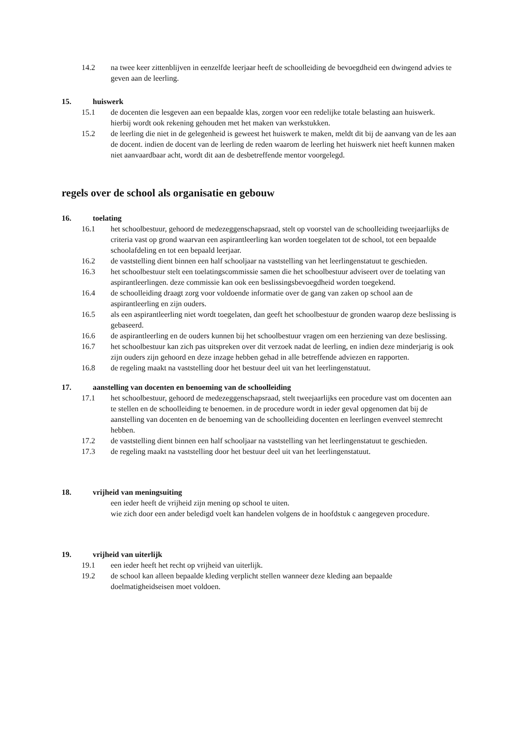14.2 na twee keer zittenblijven in eenzelfde leerjaar heeft de schoolleiding de bevoegdheid een dwingend advies te geven aan de leerling.
15. huiswerk
15.1 de docenten die lesgeven aan een bepaalde klas, zorgen voor een redelijke totale belasting aan huiswerk. hierbij wordt ook rekening gehouden met het maken van werkstukken.
15.2 de leerling die niet in de gelegenheid is geweest het huiswerk te maken, meldt dit bij de aanvang van de les aan de docent. indien de docent van de leerling de reden waarom de leerling het huiswerk niet heeft kunnen maken niet aanvaardbaar acht, wordt dit aan de desbetreffende mentor voorgelegd.
regels over de school als organisatie en gebouw
16. toelating
16.1 het schoolbestuur, gehoord de medezeggenschapsraad, stelt op voorstel van de schoolleiding tweejaarlijks de criteria vast op grond waarvan een aspirantleerling kan worden toegelaten tot de school, tot een bepaalde schoolafdeling en tot een bepaald leerjaar.
16.2 de vaststelling dient binnen een half schooljaar na vaststelling van het leerlingenstatuut te geschieden.
16.3 het schoolbestuur stelt een toelatingscommissie samen die het schoolbestuur adviseert over de toelating van aspirantleerlingen. deze commissie kan ook een beslissingsbevoegdheid worden toegekend.
16.4 de schoolleiding draagt zorg voor voldoende informatie over de gang van zaken op school aan de aspirantleerling en zijn ouders.
16.5 als een aspirantleerling niet wordt toegelaten, dan geeft het schoolbestuur de gronden waarop deze beslissing is gebaseerd.
16.6 de aspirantleerling en de ouders kunnen bij het schoolbestuur vragen om een herziening van deze beslissing.
16.7 het schoolbestuur kan zich pas uitspreken over dit verzoek nadat de leerling, en indien deze minderjarig is ook zijn ouders zijn gehoord en deze inzage hebben gehad in alle betreffende adviezen en rapporten.
16.8 de regeling maakt na vaststelling door het bestuur deel uit van het leerlingenstatuut.
17. aanstelling van docenten en benoeming van de schoolleiding
17.1 het schoolbestuur, gehoord de medezeggenschapsraad, stelt tweejaarlijks een procedure vast om docenten aan te stellen en de schoolleiding te benoemen. in de procedure wordt in ieder geval opgenomen dat bij de aanstelling van docenten en de benoeming van de schoolleiding docenten en leerlingen evenveel stemrecht hebben.
17.2 de vaststelling dient binnen een half schooljaar na vaststelling van het leerlingenstatuut te geschieden.
17.3 de regeling maakt na vaststelling door het bestuur deel uit van het leerlingenstatuut.
18. vrijheid van meningsuiting
een ieder heeft de vrijheid zijn mening op school te uiten.
wie zich door een ander beledigd voelt kan handelen volgens de in hoofdstuk c aangegeven procedure.
19. vrijheid van uiterlijk
19.1 een ieder heeft het recht op vrijheid van uiterlijk.
19.2 de school kan alleen bepaalde kleding verplicht stellen wanneer deze kleding aan bepaalde doelmatigheidseisen moet voldoen.